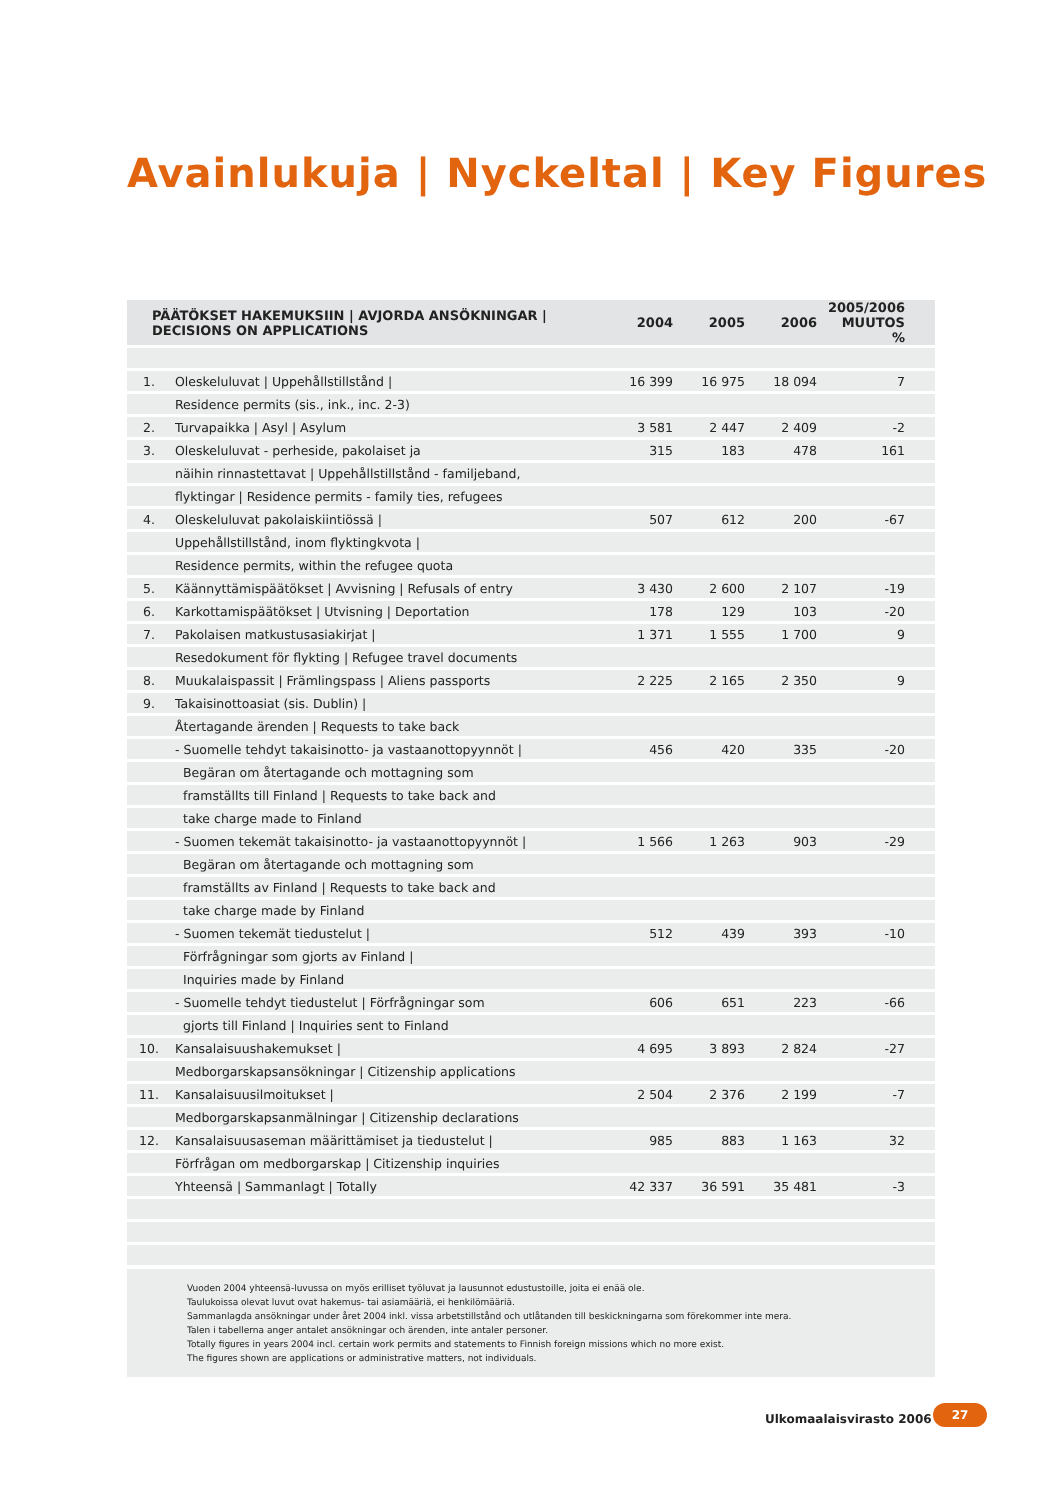Avainlukuja | Nyckeltal | Key Figures
| PÄÄTÖKSET HAKEMUKSIIN / AVJORDA ANSÖKNINGAR / DECISIONS ON APPLICATIONS | | 2004 | 2005 | 2006 | 2005/2006 MUUTOS % |
| --- | --- | --- | --- | --- | --- |
| 1. | Oleskeluluvat / Uppehållstillstånd / | 16 399 | 16 975 | 18 094 | 7 |
| | Residence permits (sis., ink., inc. 2-3) | | | | |
| 2. | Turvapaikka / Asyl / Asylum | 3 581 | 2 447 | 2 409 | -2 |
| 3. | Oleskeluluvat - perheside, pakolaiset ja | 315 | 183 | 478 | 161 |
| | näihin rinnastettavat / Uppehållstillstånd - familjeband, | | | | |
| | flyktingar / Residence permits - family ties, refugees | | | | |
| 4. | Oleskeluluvat pakolaiskiintiössä / | 507 | 612 | 200 | -67 |
| | Uppehållstillstånd, inom flyktingkvota / | | | | |
| | Residence permits, within the refugee quota | | | | |
| 5. | Käännyttämispäätökset / Avvisning / Refusals of entry | 3 430 | 2 600 | 2 107 | -19 |
| 6. | Karkottamispäätökset / Utvisning / Deportation | 178 | 129 | 103 | -20 |
| 7. | Pakolaisen matkustusasiakirjat / | 1 371 | 1 555 | 1 700 | 9 |
| | Resedokument för flykting / Refugee travel documents | | | | |
| 8. | Muukalaispassit / Främlingspass / Aliens passports | 2 225 | 2 165 | 2 350 | 9 |
| 9. | Takaisinottoasiat (sis. Dublin) / | | | | |
| | Återtagande ärenden / Requests to take back | | | | |
| | - Suomelle tehdyt takaisinotto- ja vastaanottopyynnöt / | 456 | 420 | 335 | -20 |
| | Begäran om återtagande och mottagning som | | | | |
| | framställts till Finland / Requests to take back and | | | | |
| | take charge made to Finland | | | | |
| | - Suomen tekemät takaisinotto- ja vastaanottopyynnöt / | 1 566 | 1 263 | 903 | -29 |
| | Begäran om återtagande och mottagning som | | | | |
| | framställts av Finland / Requests to take back and | | | | |
| | take charge made by Finland | | | | |
| | - Suomen tekemät tiedustelut / | 512 | 439 | 393 | -10 |
| | Förfrågningar som gjorts av Finland / | | | | |
| | Inquiries made by Finland | | | | |
| | - Suomelle tehdyt tiedustelut / Förfrågningar som | 606 | 651 | 223 | -66 |
| | gjorts till Finland / Inquiries sent to Finland | | | | |
| 10. | Kansalaisuushakemukset / | 4 695 | 3 893 | 2 824 | -27 |
| | Medborgarskapsansökningar / Citizenship applications | | | | |
| 11. | Kansalaisuusilmoitukset / | 2 504 | 2 376 | 2 199 | -7 |
| | Medborgarskapsanmälningar / Citizenship declarations | | | | |
| 12. | Kansalaisuusaseman määrittämiset ja tiedustelut / | 985 | 883 | 1 163 | 32 |
| | Förfrågan om medborgarskap / Citizenship inquiries | | | | |
| | Yhteensä / Sammanlagt / Totally | 42 337 | 36 591 | 35 481 | -3 |
Vuoden 2004 yhteensä-luvussa on myös erilliset työluvat ja lausunnot edustustoille, joita ei enää ole.
Taulukoissa olevat luvut ovat hakemus- tai asiamääriä, ei henkilömääriä.
Sammanlagda ansökningar under året 2004 inkl. vissa arbetstillstånd och utlåtanden till beskickningarna som förekommer inte mera.
Talen i tabellerna anger antalet ansökningar och ärenden, inte antaler personer.
Totally figures in years 2004 incl. certain work permits and statements to Finnish foreign missions which no more exist.
The figures shown are applications or administrative matters, not individuals.
Ulkomaalaisvirasto 2006
27